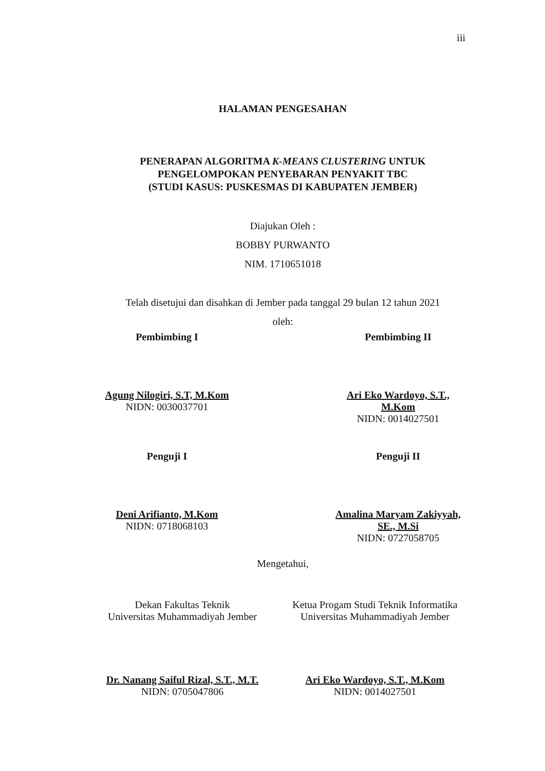iii
HALAMAN PENGESAHAN
PENERAPAN ALGORITMA K-MEANS CLUSTERING UNTUK
PENGELOMPOKAN PENYEBARAN PENYAKIT TBC
(STUDI KASUS: PUSKESMAS DI KABUPATEN JEMBER)
Diajukan Oleh :
BOBBY PURWANTO
NIM. 1710651018
Telah disetujui dan disahkan di Jember pada tanggal 29 bulan 12 tahun 2021
oleh:
Pembimbing I
Agung Nilogiri, S.T, M.Kom
NIDN: 0030037701
Pembimbing II
Ari Eko Wardoyo, S.T., M.Kom
NIDN: 0014027501
Penguji I
Deni Arifianto, M.Kom
NIDN: 0718068103
Penguji II
Amalina Maryam Zakiyyah, SE., M.Si
NIDN: 0727058705
Mengetahui,
Dekan Fakultas Teknik
Universitas Muhammadiyah Jember
Dr. Nanang Saiful Rizal, S.T., M.T.
NIDN: 0705047806
Ketua Progam Studi Teknik Informatika
Universitas Muhammadiyah Jember
Ari Eko Wardoyo, S.T., M.Kom
NIDN: 0014027501